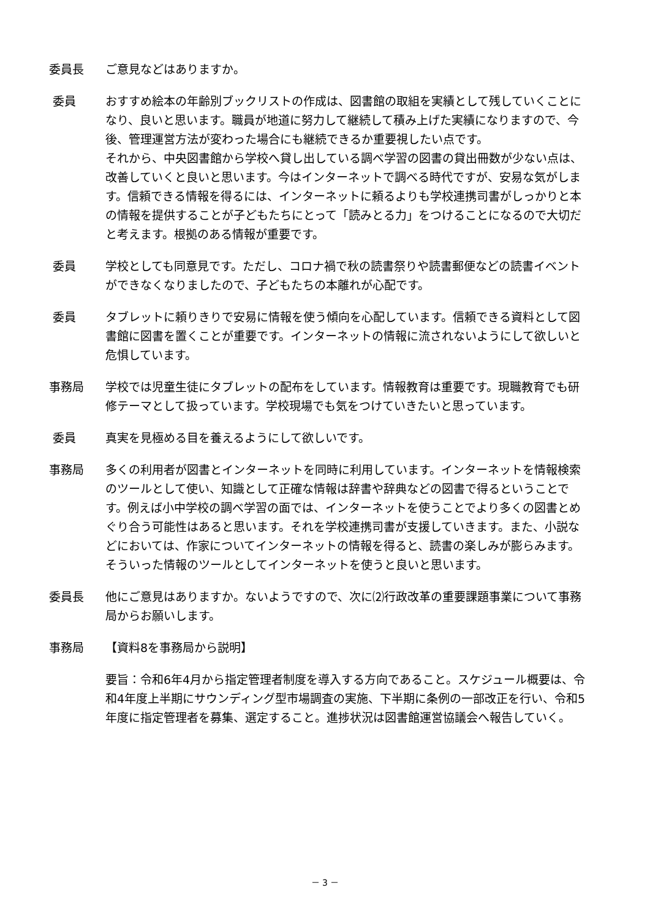委員長 ご意見などはありますか。
委員 おすすめ絵本の年齢別ブックリストの作成は、図書館の取組を実績として残していくことになり、良いと思います。職員が地道に努力して継続して積み上げた実績になりますので、今後、管理運営方法が変わった場合にも継続できるか重要視したい点です。
それから、中央図書館から学校へ貸し出している調べ学習の図書の貸出冊数が少ない点は、改善していくと良いと思います。今はインターネットで調べる時代ですが、安易な気がします。信頼できる情報を得るには、インターネットに頼るよりも学校連携司書がしっかりと本の情報を提供することが子どもたちにとって「読みとる力」をつけることになるので大切だと考えます。根拠のある情報が重要です。
委員 学校としても同意見です。ただし、コロナ禍で秋の読書祭りや読書郵便などの読書イベントができなくなりましたので、子どもたちの本離れが心配です。
委員 タブレットに頼りきりで安易に情報を使う傾向を心配しています。信頼できる資料として図書館に図書を置くことが重要です。インターネットの情報に流されないようにして欲しいと危惧しています。
事務局 学校では児童生徒にタブレットの配布をしています。情報教育は重要です。現職教育でも研修テーマとして扱っています。学校現場でも気をつけていきたいと思っています。
委員 真実を見極める目を養えるようにして欲しいです。
事務局 多くの利用者が図書とインターネットを同時に利用しています。インターネットを情報検索のツールとして使い、知識として正確な情報は辞書や辞典などの図書で得るということです。例えば小中学校の調べ学習の面では、インターネットを使うことでより多くの図書とめぐり合う可能性はあると思います。それを学校連携司書が支援していきます。また、小説などにおいては、作家についてインターネットの情報を得ると、読書の楽しみが膨らみます。そういった情報のツールとしてインターネットを使うと良いと思います。
委員長 他にご意見はありますか。ないようですので、次に⑵行政改革の重要課題事業について事務局からお願いします。
事務局 【資料8を事務局から説明】
要旨：令和6年4月から指定管理者制度を導入する方向であること。スケジュール概要は、令和4年度上半期にサウンディング型市場調査の実施、下半期に条例の一部改正を行い、令和5年度に指定管理者を募集、選定すること。進捗状況は図書館運営協議会へ報告していく。
－ 3 －